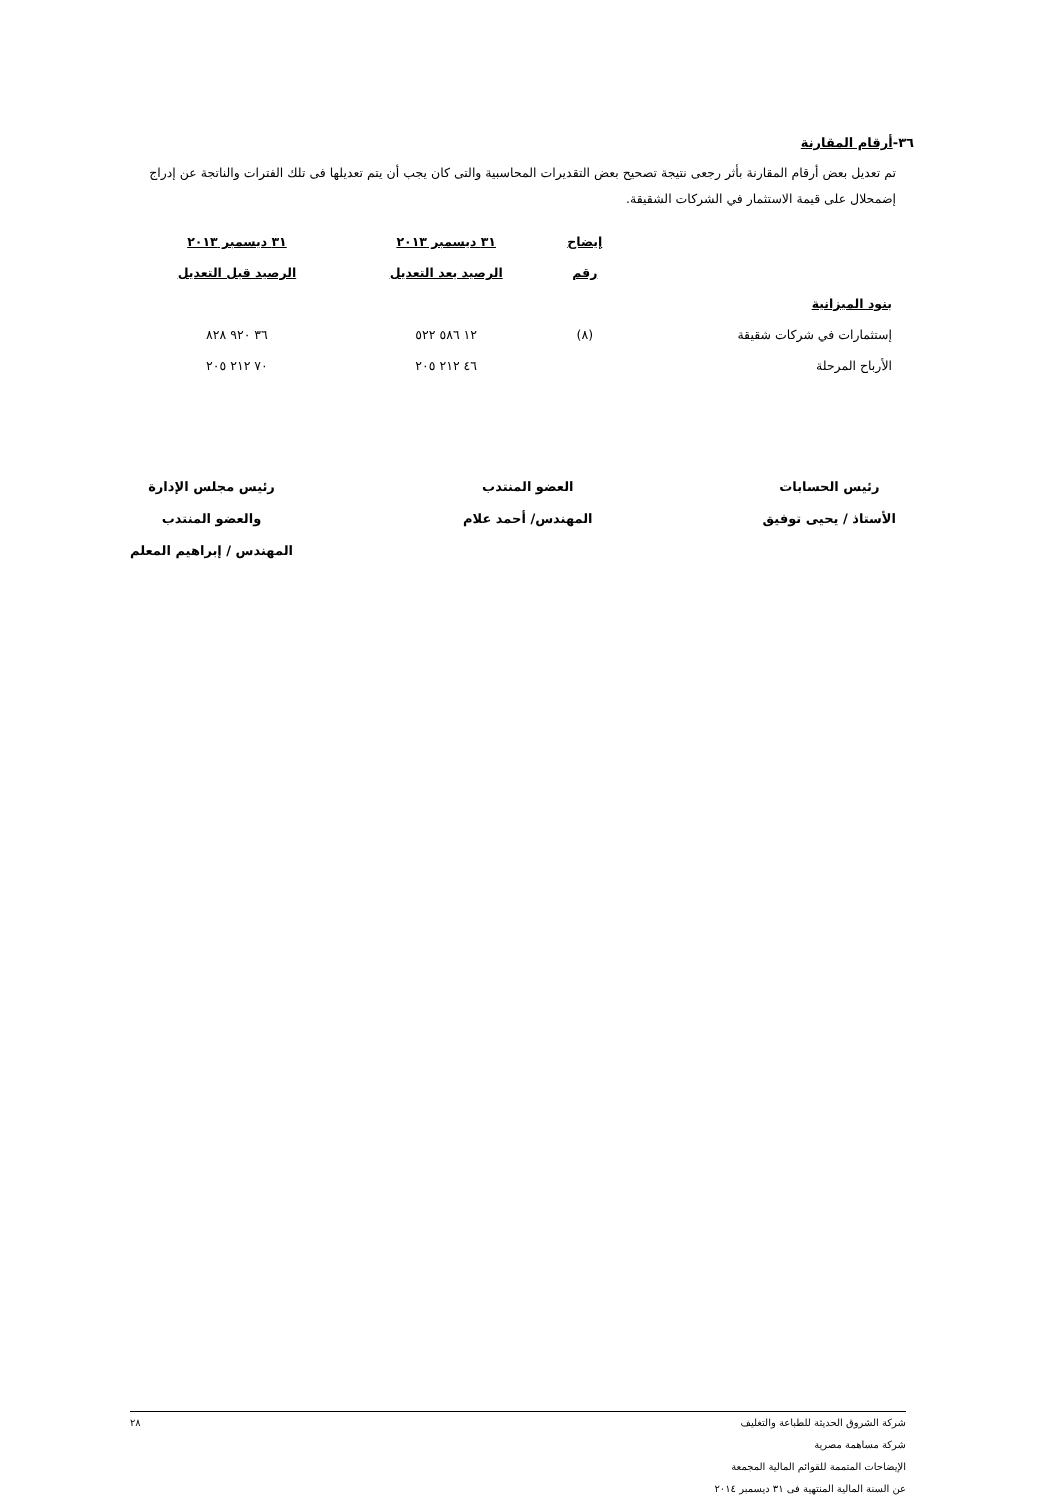٣٦-أرقام المقارنة
تم تعديل بعض أرقام المقارنة بأثر رجعى نتيجة تصحيح بعض التقديرات المحاسبية والتى كان يجب أن يتم تعديلها فى تلك الفترات والناتجة عن إدراج إضمحلال على قيمة الاستثمار في الشركات الشقيقة.
| | إيضاح | ٣١ ديسمبر ٢٠١٣ | ٣١ ديسمبر ٢٠١٣ |
| --- | --- | --- | --- |
| | رقم | الرصيد بعد التعديل | الرصيد قبل التعديل |
| بنود الميزانية | | | |
| إستثمارات في شركات شقيقة | (٨) | ١٢ ٥٨٦ ٥٢٢ | ٣٦ ٩٢٠ ٨٢٨ |
| الأرباح المرحلة | | ٤٦ ٢١٢ ٢٠٥ | ٧٠ ٢١٢ ٢٠٥ |
رئيس الحسابات
الأستاذ / يحيى توفيق
العضو المنتدب
المهندس/ أحمد علام
رئيس مجلس الإدارة
والعضو المنتدب
المهندس / إبراهيم المعلم
شركة الشروق الحديثة للطباعة والتغليف
شركة مساهمة مصرية
الإيضاحات المتممة للقوائم المالية المجمعة
عن السنة المالية المنتهية فى ٣١ ديسمبر ٢٠١٤
٢٨